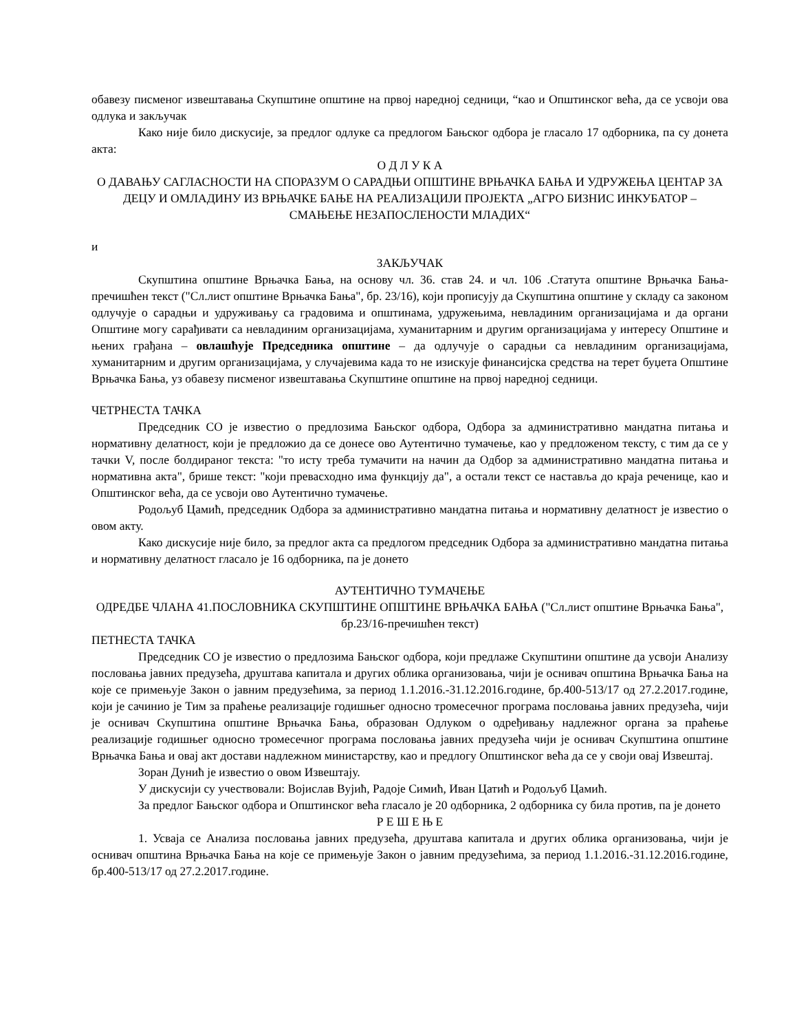обавезу писменог извештавања Скупштине општине на првој наредној седници, “као и Општинског већа, да се усвоји ова одлука и закључак
Како није било дискусије, за предлог одлуке са предлогом Бањског одбора је гласало 17 одборника, па су донета акта:
О Д Л У К А
О ДАВАЊУ САГЛАСНОСТИ НА СПОРАЗУМ О САРАДЊИ ОПШТИНЕ ВРЊАЧКА БАЊА И УДРУЖЕЊА ЦЕНТАР ЗА ДЕЦУ И ОМЛАДИНУ ИЗ ВРЊАЧКЕ БАЊЕ НА РЕАЛИЗАЦИЈИ ПРОЈЕКТА „АГРО БИЗНИС ИНКУБАТОР – СМАЊЕЊЕ НЕЗАПОСЛЕНОСТИ МЛАДИХ“
и
ЗАКЉУЧАК
Скупштина општине Врњачка Бања, на основу чл. 36. став 24. и чл. 106 .Статута општине Врњачка Бања-пречишћен текст ("Сл.лист општине Врњачка Бања", бр. 23/16), који прописују да Скупштина општине у складу са законом одлучује о сарадњи и удруживању са градовима и општинама, удружењима, невладиним организацијама и да органи Општине могу сарађивати са невладиним организацијама, хуманитарним и другим организацијама у интересу Општине и њених грађана – овлашћује Председника општине – да одлучује о сарадњи са невладиним организацијама, хуманитарним и другим организацијама, у случајевима када то не изискује финансијска средства на терет буџета Општине Врњачка Бања, уз обавезу писменог извештавања Скупштине општине на првој наредној седници.
ЧЕТРНЕСТА ТАЧКА
Председник СО је известио о предлозима Бањског одбора, Одбора за административно мандатна питања и нормативну делатност, који је предложио да се донесе ово Аутентично тумачење, као у предложеном тексту, с тим да се у тачки V, после болдираног текста: "то исту треба тумачити на начин да Одбор за административно мандатна питања и нормативна акта", брише текст: "који превасходно има функцију да", а остали текст се наставља до краја реченице, као и Општинског већа, да се усвоји ово Аутентично тумачење.
Родољуб Цамић, председник Одбора за административно мандатна питања и нормативну делатност је известио о овом акту.
Како дискусије није било, за предлог акта са предлогом председник Одбора за административно мандатна питања и нормативну делатност гласало је 16 одборника, па је донето
АУТЕНТИЧНО ТУМАЧЕЊЕ
ОДРЕДБЕ ЧЛАНА 41.ПОСЛОВНИКА СКУПШТИНЕ ОПШТИНЕ ВРЊАЧКА БАЊА ("Сл.лист општине Врњачка Бања", бр.23/16-пречишћен текст)
ПЕТНЕСТА ТАЧКА
Председник СО је известио о предлозима Бањског одбора, који предлаже Скупштини општине да усвоји Анализу пословања јавних предузећа, друштава капитала и других облика организовања, чији је оснивач општина Врњачка Бања на које се примењује Закон о јавним предузећима, за период 1.1.2016.-31.12.2016.године, бр.400-513/17 од 27.2.2017.године, који је сачинио је Тим за праћење реализације годишњег односно тромесечног програма пословања јавних предузећа, чији је оснивач Скупштина општине Врњачка Бања, образован Одлуком о одређивању надлежног органа за праћење реализације годишњег односно тромесечног програма пословања јавних предузећа чији је оснивач Скупштина општине Врњачка Бања и овај акт достави надлежном министарству, као и предлогу Општинског већа да се у своји овај Извештај.
Зоран Дунић је известио о овом Извештају.
У дискусији су учествовали: Војислав Вујић, Радоје Симић, Иван Цатић и Родољуб Цамић.
За предлог Бањског одбора и Општинског већа гласало је 20 одборника, 2 одборника су била против, па је донето
Р Е Ш Е Њ Е
1. Усваја се Анализа пословања јавних предузећа, друштава капитала и других облика организовања, чији је оснивач општина Врњачка Бања на које се примењује Закон о јавним предузећима, за период 1.1.2016.-31.12.2016.године, бр.400-513/17 од 27.2.2017.године.